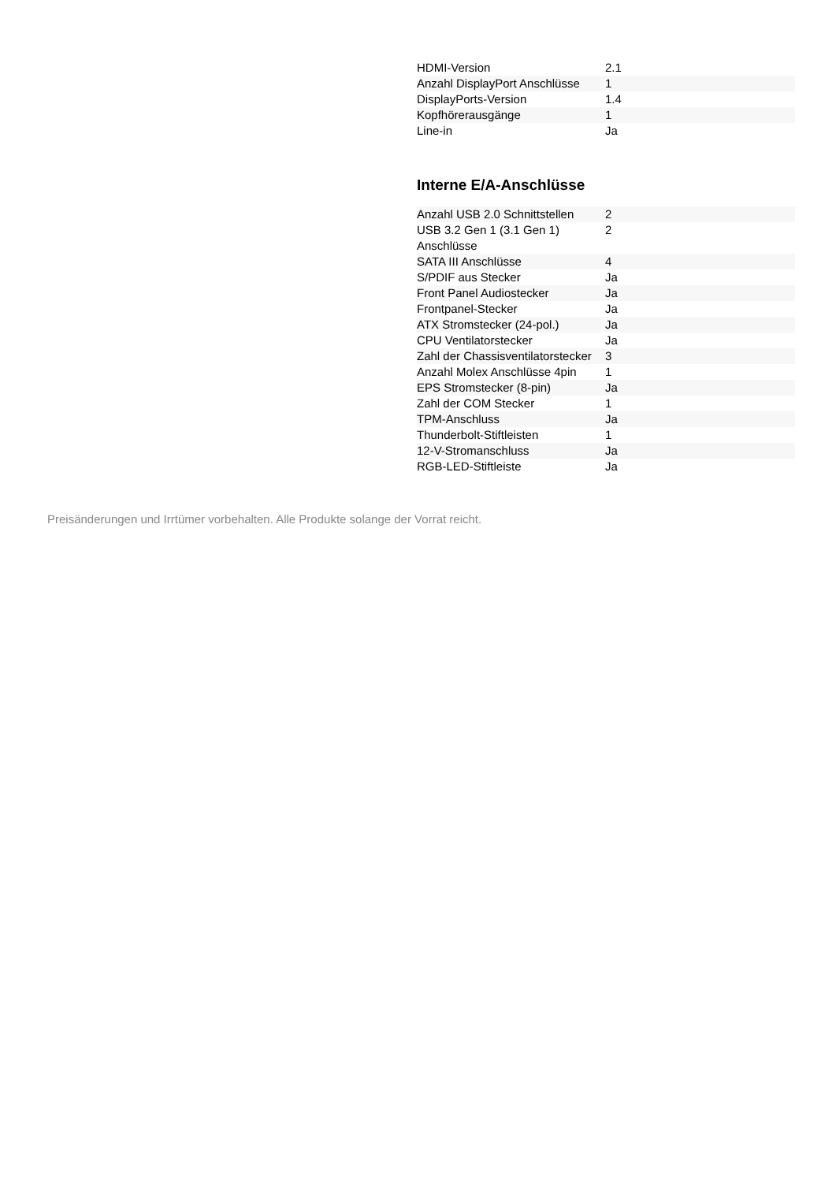| HDMI-Version | 2.1 |
| Anzahl DisplayPort Anschlüsse | 1 |
| DisplayPorts-Version | 1.4 |
| Kopfhörerausgänge | 1 |
| Line-in | Ja |
Interne E/A-Anschlüsse
| Anzahl USB 2.0 Schnittstellen | 2 |
| USB 3.2 Gen 1 (3.1 Gen 1) Anschlüsse | 2 |
| SATA III Anschlüsse | 4 |
| S/PDIF aus Stecker | Ja |
| Front Panel Audiostecker | Ja |
| Frontpanel-Stecker | Ja |
| ATX Stromstecker (24-pol.) | Ja |
| CPU Ventilatorstecker | Ja |
| Zahl der Chassisventilatorstecker | 3 |
| Anzahl Molex Anschlüsse 4pin | 1 |
| EPS Stromstecker (8-pin) | Ja |
| Zahl der COM Stecker | 1 |
| TPM-Anschluss | Ja |
| Thunderbolt-Stiftleisten | 1 |
| 12-V-Stromanschluss | Ja |
| RGB-LED-Stiftleiste | Ja |
Preisänderungen und Irrtümer vorbehalten. Alle Produkte solange der Vorrat reicht.